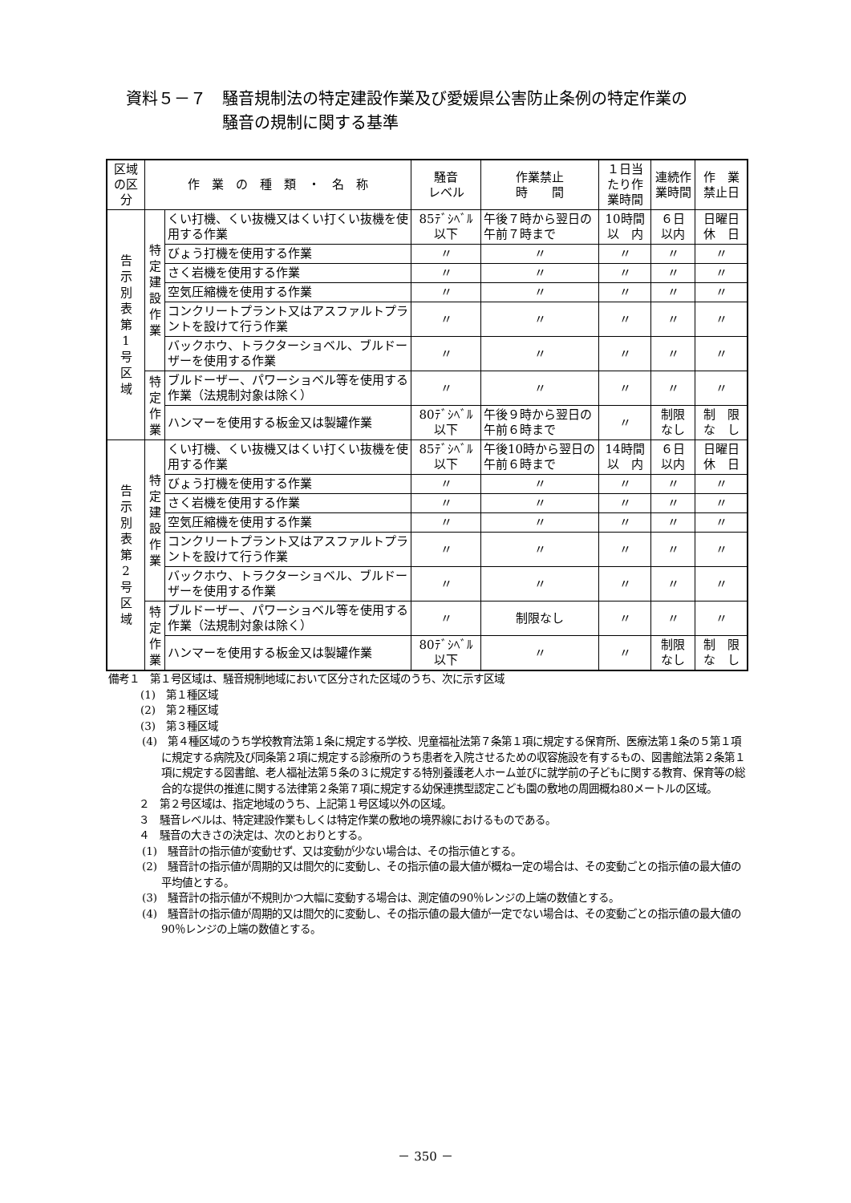資料５－７　騒音規制法の特定建設作業及び愛媛県公害防止条例の特定作業の
騒音の規制に関する基準
| 区域の区分 | 作 業 の 種 類 ・ 名 称 | | 騒音 レベル | 作業禁止 時 間 | １日当たり作業時間 | 連続作業時間 | 作 業 禁止日 |
| --- | --- | --- | --- | --- | --- | --- | --- |
| 告 示 別 表 第 1 号 区 域 | 特 定 建 設 作 業 | くい打機、くい抜機又はくい打くい抜機を使用する作業 | 85ﾃﾞｼﾍﾞﾙ 以下 | 午後７時から翌日の午前７時まで | 10時間 以 内 | ６日 以内 | 日曜日 休 日 |
| | | びょう打機を使用する作業 | 〃 | 〃 | 〃 | 〃 | 〃 |
| | | さく岩機を使用する作業 | 〃 | 〃 | 〃 | 〃 | 〃 |
| | | 空気圧縮機を使用する作業 | 〃 | 〃 | 〃 | 〃 | 〃 |
| | | コンクリートプラント又はアスファルトプラントを設けて行う作業 | 〃 | 〃 | 〃 | 〃 | 〃 |
| | | バックホウ、トラクターショベル、ブルドーザーを使用する作業 | 〃 | 〃 | 〃 | 〃 | 〃 |
| | 特 定 作 業 | ブルドーザー、パワーショベル等を使用する作業（法規制対象は除く） | 〃 | 〃 | 〃 | 〃 | 〃 |
| | | ハンマーを使用する板金又は製罐作業 | 80ﾃﾞｼﾍﾞﾙ 以下 | 午後９時から翌日の午前６時まで | 〃 | 制限 なし | 制 限 な し |
| 告 示 別 表 第 2 号 区 域 | 特 定 建 設 作 業 | くい打機、くい抜機又はくい打くい抜機を使用する作業 | 85ﾃﾞｼﾍﾞﾙ 以下 | 午後10時から翌日の午前６時まで | 14時間 以 内 | ６日 以内 | 日曜日 休 日 |
| | | びょう打機を使用する作業 | 〃 | 〃 | 〃 | 〃 | 〃 |
| | | さく岩機を使用する作業 | 〃 | 〃 | 〃 | 〃 | 〃 |
| | | 空気圧縮機を使用する作業 | 〃 | 〃 | 〃 | 〃 | 〃 |
| | | コンクリートプラント又はアスファルトプラントを設けて行う作業 | 〃 | 〃 | 〃 | 〃 | 〃 |
| | | バックホウ、トラクターショベル、ブルドーザーを使用する作業 | 〃 | 〃 | 〃 | 〃 | 〃 |
| | 特 定 作 業 | ブルドーザー、パワーショベル等を使用する作業（法規制対象は除く） | 〃 | 制限なし | 〃 | 〃 | 〃 |
| | | ハンマーを使用する板金又は製罐作業 | 80ﾃﾞｼﾍﾞﾙ 以下 | 〃 | 〃 | 制限 なし | 制 限 な し |
備考１　第１号区域は、騒音規制地域において区分された区域のうち、次に示す区域
(1)　第１種区域
(2)　第２種区域
(3)　第３種区域
(4)　第４種区域のうち学校教育法第１条に規定する学校、児童福祉法第７条第１項に規定する保育所、医療法第１条の５第１項に規定する病院及び同条第２項に規定する診療所のうち患者を入院させるための収容施設を有するもの、図書館法第２条第１項に規定する図書館、老人福祉法第５条の３に規定する特別養護老人ホーム並びに就学前の子どもに関する教育、保育等の総合的な提供の推進に関する法律第２条第７項に規定する幼保連携型認定こども園の敷地の周囲概ね80メートルの区域。
２　第２号区域は、指定地域のうち、上記第１号区域以外の区域。
３　騒音レベルは、特定建設作業もしくは特定作業の敷地の境界線におけるものである。
４　騒音の大きさの決定は、次のとおりとする。
(1)　騒音計の指示値が変動せず、又は変動が少ない場合は、その指示値とする。
(2)　騒音計の指示値が周期的又は間欠的に変動し、その指示値の最大値が概ね一定の場合は、その変動ごとの指示値の最大値の平均値とする。
(3)　騒音計の指示値が不規則かつ大幅に変動する場合は、測定値の90％レンジの上端の数値とする。
(4)　騒音計の指示値が周期的又は間欠的に変動し、その指示値の最大値が一定でない場合は、その変動ごとの指示値の最大値の90％レンジの上端の数値とする。
－ 350 －